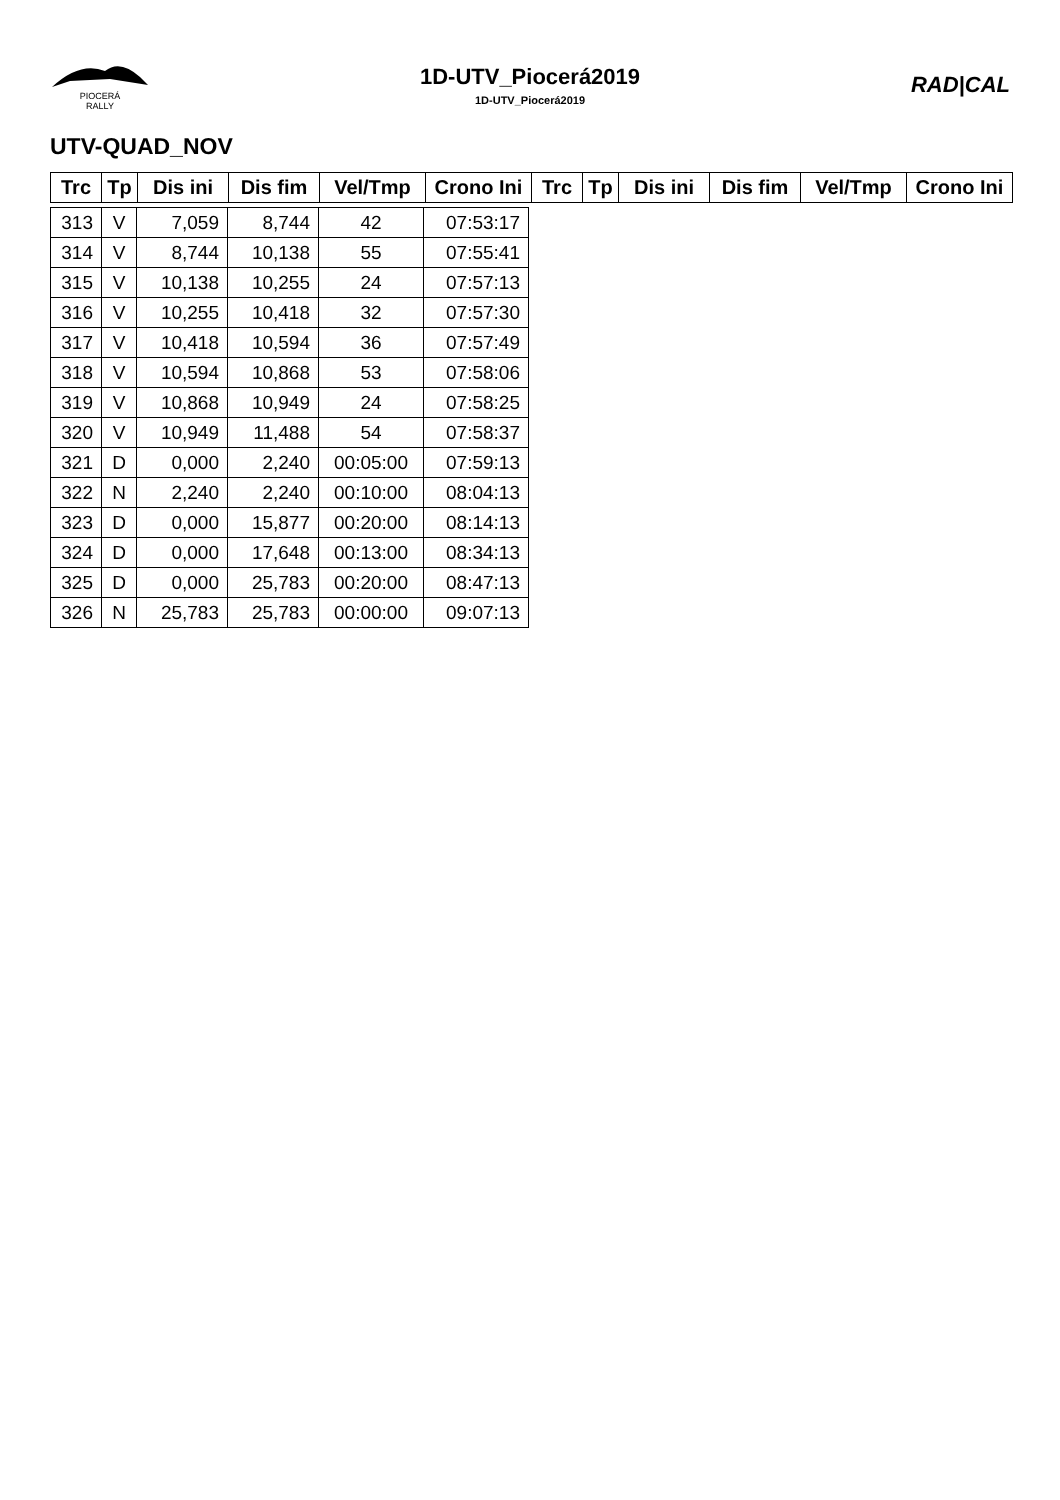PIOCERÁ
RALLY
1D-UTV_Piocerá2019
1D-UTV_Piocerá2019
RAD|CAL
UTV-QUAD_NOV
| Trc | Tp | Dis ini | Dis fim | Vel/Tmp | Crono Ini | Trc | Tp | Dis ini | Dis fim | Vel/Tmp | Crono Ini |
| --- | --- | --- | --- | --- | --- | --- | --- | --- | --- | --- | --- |
| 313 | V | 7,059 | 8,744 | 42 | 07:53:17 |
| 314 | V | 8,744 | 10,138 | 55 | 07:55:41 |
| 315 | V | 10,138 | 10,255 | 24 | 07:57:13 |
| 316 | V | 10,255 | 10,418 | 32 | 07:57:30 |
| 317 | V | 10,418 | 10,594 | 36 | 07:57:49 |
| 318 | V | 10,594 | 10,868 | 53 | 07:58:06 |
| 319 | V | 10,868 | 10,949 | 24 | 07:58:25 |
| 320 | V | 10,949 | 11,488 | 54 | 07:58:37 |
| 321 | D | 0,000 | 2,240 | 00:05:00 | 07:59:13 |
| 322 | N | 2,240 | 2,240 | 00:10:00 | 08:04:13 |
| 323 | D | 0,000 | 15,877 | 00:20:00 | 08:14:13 |
| 324 | D | 0,000 | 17,648 | 00:13:00 | 08:34:13 |
| 325 | D | 0,000 | 25,783 | 00:20:00 | 08:47:13 |
| 326 | N | 25,783 | 25,783 | 00:00:00 | 09:07:13 |